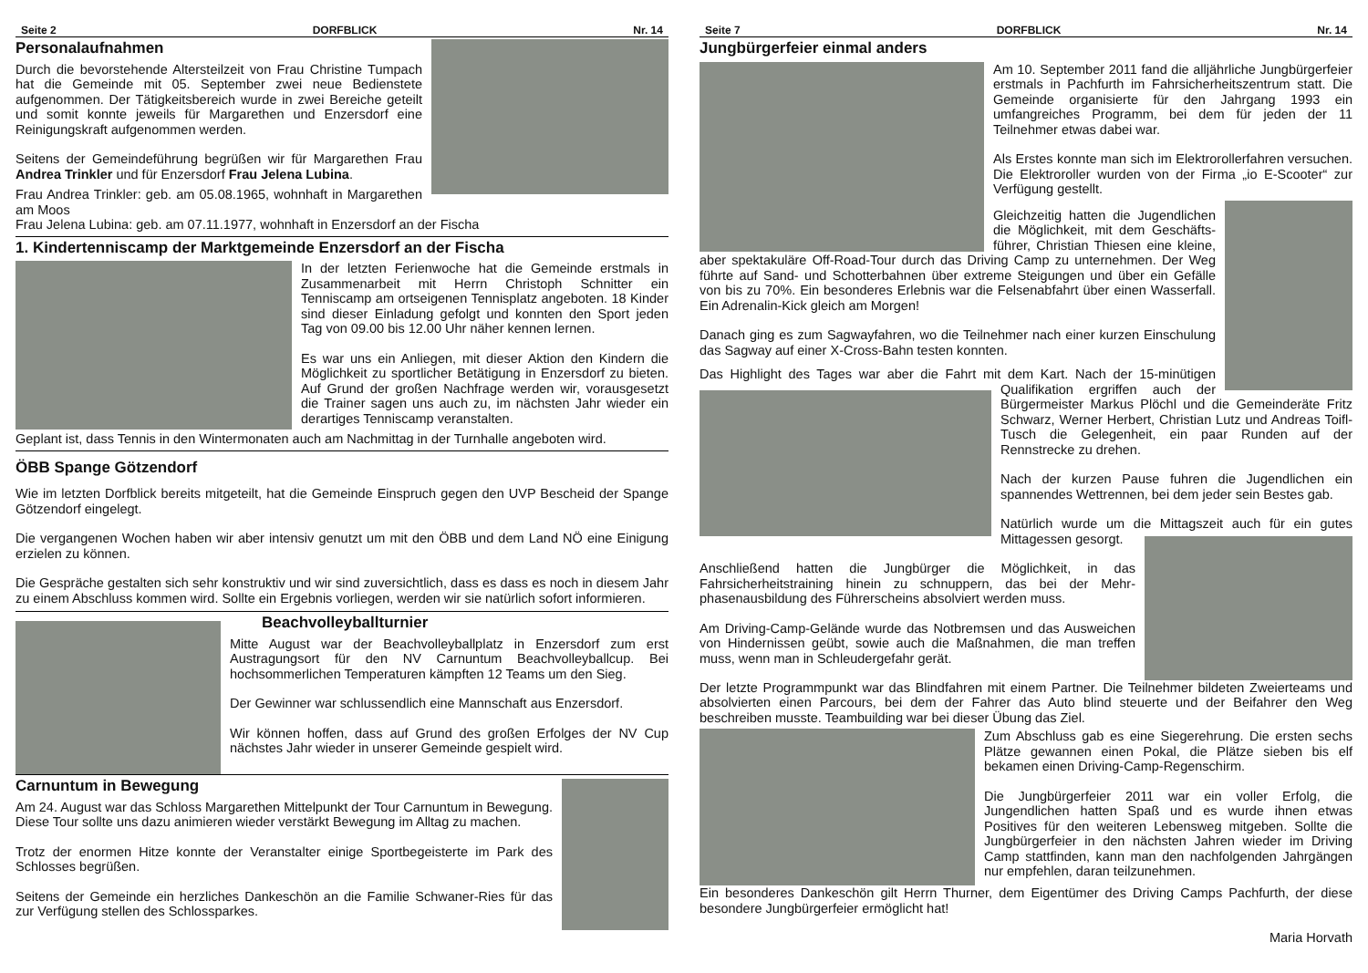Seite 2 DORFBLICK Nr. 14
Personalaufnahmen
Durch die bevorstehende Altersteilzeit von Frau Christine Tumpach hat die Gemeinde mit 05. September zwei neue Bedienstete aufgenommen. Der Tätigkeitsbereich wurde in zwei Bereiche geteilt und somit konnte jeweils für Margarethen und Enzersdorf eine Reinigungskraft aufgenommen werden.
Seitens der Gemeindeführung begrüßen wir für Margarethen Frau Andrea Trinkler und für Enzersdorf Frau Jelena Lubina.
Frau Andrea Trinkler: geb. am 05.08.1965, wohnhaft in Margarethen am Moos
Frau Jelena Lubina: geb. am 07.11.1977, wohnhaft in Enzersdorf an der Fischa
1. Kindertenniscamp der Marktgemeinde Enzersdorf an der Fischa
In der letzten Ferienwoche hat die Gemeinde erstmals in Zusammenarbeit mit Herrn Christoph Schnitter ein Tenniscamp am ortseigenen Tennisplatz angeboten. 18 Kinder sind dieser Einladung gefolgt und konnten den Sport jeden Tag von 09.00 bis 12.00 Uhr näher kennen lernen.
Es war uns ein Anliegen, mit dieser Aktion den Kindern die Möglichkeit zu sportlicher Betätigung in Enzersdorf zu bieten. Auf Grund der großen Nachfrage werden wir, vorausgesetzt die Trainer sagen uns auch zu, im nächsten Jahr wieder ein derartiges Tenniscamp veranstalten.
Geplant ist, dass Tennis in den Wintermonaten auch am Nachmittag in der Turnhalle angeboten wird.
ÖBB Spange Götzendorf
Wie im letzten Dorfblick bereits mitgeteilt, hat die Gemeinde Einspruch gegen den UVP Bescheid der Spange Götzendorf eingelegt.
Die vergangenen Wochen haben wir aber intensiv genutzt um mit den ÖBB und dem Land NÖ eine Einigung erzielen zu können.
Die Gespräche gestalten sich sehr konstruktiv und wir sind zuversichtlich, dass es dass es noch in diesem Jahr zu einem Abschluss kommen wird. Sollte ein Ergebnis vorliegen, werden wir sie natürlich sofort informieren.
Beachvolleyballturnier
Mitte August war der Beachvolleyballplatz in Enzersdorf zum erst Austragungsort für den NV Carnuntum Beachvolleyballcup. Bei hochsommerlichen Temperaturen kämpften 12 Teams um den Sieg.
Der Gewinner war schlussendlich eine Mannschaft aus Enzersdorf.
Wir können hoffen, dass auf Grund des großen Erfolges der NV Cup nächstes Jahr wieder in unserer Gemeinde gespielt wird.
Carnuntum in Bewegung
Am 24. August war das Schloss Margarethen Mittelpunkt der Tour Carnuntum in Bewegung. Diese Tour sollte uns dazu animieren wieder verstärkt Bewegung im Alltag zu machen.
Trotz der enormen Hitze konnte der Veranstalter einige Sportbegeisterte im Park des Schlosses begrüßen.
Seitens der Gemeinde ein herzliches Dankeschön an die Familie Schwaner-Ries für das zur Verfügung stellen des Schlossparkes.
Seite 7 DORFBLICK Nr. 14
Jungbürgerfeier einmal anders
Am 10. September 2011 fand die alljährliche Jungbürgerfeier erstmals in Pachfurth im Fahrsicherheitszentrum statt. Die Gemeinde organisierte für den Jahrgang 1993 ein umfangreiches Programm, bei dem für jeden der 11 Teilnehmer etwas dabei war.
Als Erstes konnte man sich im Elektrorollerfahren versuchen. Die Elektroroller wurden von der Firma „io E-Scooter“ zur Verfügung gestellt.
Gleichzeitig hatten die Jugendlichen die Möglichkeit, mit dem Geschäfts-führer, Christian Thiesen eine kleine, aber spektakuläre Off-Road-Tour durch das Driving Camp zu unternehmen. Der Weg führte auf Sand- und Schotterbahnen über extreme Steigungen und über ein Gefälle von bis zu 70%. Ein besonderes Erlebnis war die Felsenabfahrt über einen Wasserfall. Ein Adrenalin-Kick gleich am Morgen!
Danach ging es zum Sagwayfahren, wo die Teilnehmer nach einer kurzen Einschulung das Sagway auf einer X-Cross-Bahn testen konnten.
Das Highlight des Tages war aber die Fahrt mit dem Kart. Nach der 15-minütigen Qualifikation ergriffen auch der Bürgermeister Markus Plöchl und die Gemeinderäte Fritz Schwarz, Werner Herbert, Christian Lutz und Andreas Toifl-Tusch die Gelegenheit, ein paar Runden auf der Rennstrecke zu drehen.
Nach der kurzen Pause fuhren die Jugendlichen ein spannendes Wettrennen, bei dem jeder sein Bestes gab.
Natürlich wurde um die Mittagszeit auch für ein gutes Mittagessen gesorgt.
Anschließend hatten die Jungbürger die Möglichkeit, in das Fahrsicherheitstraining hinein zu schnuppern, das bei der Mehr-phasenausbildung des Führerscheins absolviert werden muss.
Am Driving-Camp-Gelände wurde das Notbremsen und das Ausweichen von Hindernissen geübt, sowie auch die Maßnahmen, die man treffen muss, wenn man in Schleudergefahr gerät.
Der letzte Programmpunkt war das Blindfahren mit einem Partner. Die Teilnehmer bildeten Zweierteams und absolvierten einen Parcours, bei dem der Fahrer das Auto blind steuerte und der Beifahrer den Weg beschreiben musste. Teambuilding war bei dieser Übung das Ziel.
Zum Abschluss gab es eine Siegerehrung. Die ersten sechs Plätze gewannen einen Pokal, die Plätze sieben bis elf bekamen einen Driving-Camp-Regenschirm.
Die Jungbürgerfeier 2011 war ein voller Erfolg, die Jungendlichen hatten Spaß und es wurde ihnen etwas Positives für den weiteren Lebensweg mitgeben. Sollte die Jungbürgerfeier in den nächsten Jahren wieder im Driving Camp stattfinden, kann man den nachfolgenden Jahrgängen nur empfehlen, daran teilzunehmen.
Ein besonderes Dankeschön gilt Herrn Thurner, dem Eigentümer des Driving Camps Pachfurth, der diese besondere Jungbürgerfeier ermöglicht hat!
Maria Horvath